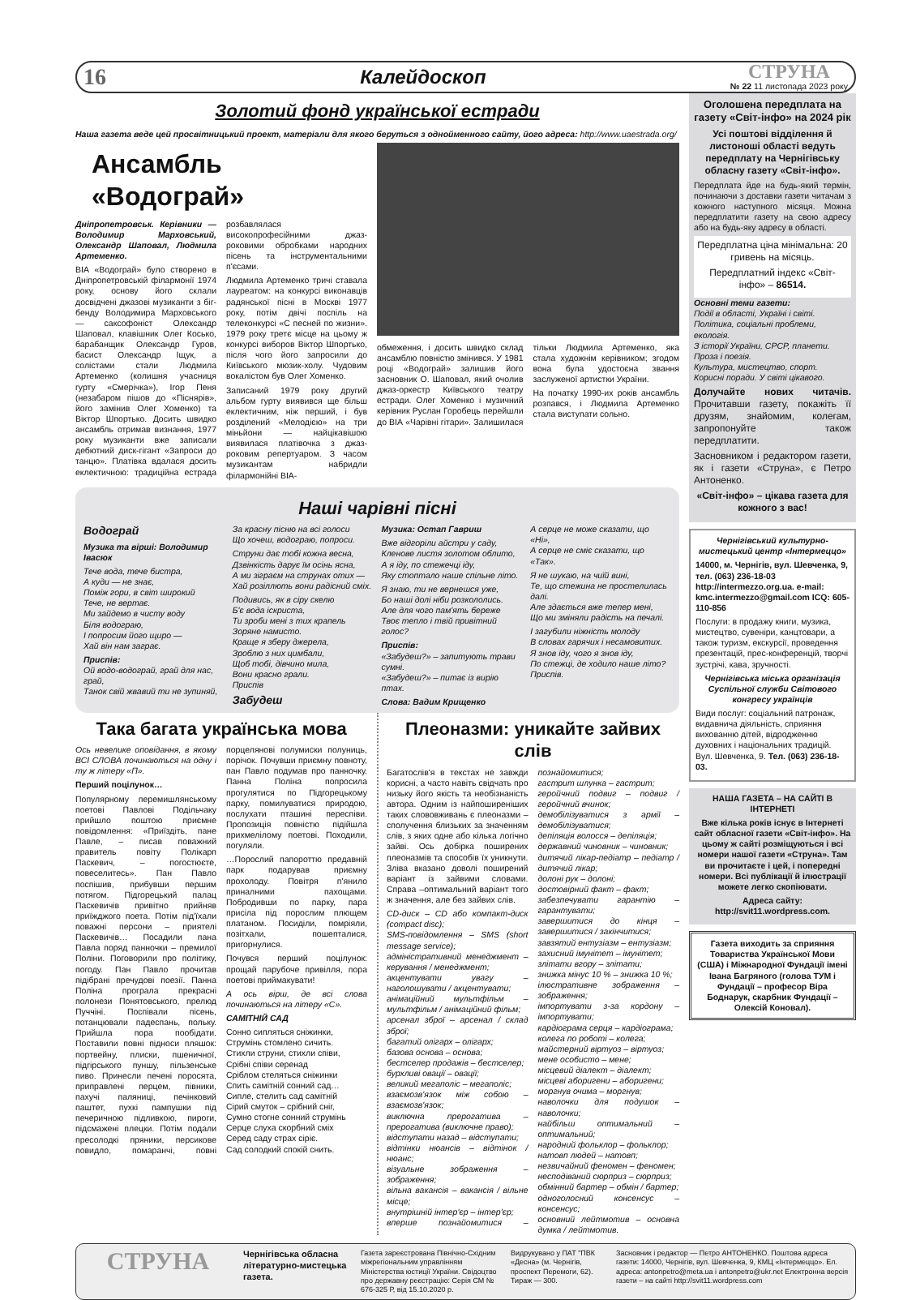16
Калейдоскоп
СТРУНА
№ 22 11 листопада 2023 року
Золотий фонд української естради
Наша газета веде цей просвітницький проект, матеріали для якого беруться з однойменного сайту, його адреса: http://www.uaestrada.org/
Ансамбль «Водограй»
Дніпропетровськ. Керівники — Володимир Марховський, Олександр Шаповал, Людмила Артеменко.
ВІА «Водограй» було створено в Дніпропетровській філармонії 1974 року, основу його склали досвідчені джазові музиканти з біг-бенду Володимира Марховського — саксофоніст Олександр Шаповал, клавішник Олег Косько, барабанщик Олександр Гуров, басист Олександр Іщук, а солістами стали Людмила Артеменко (колишня учасниця гурту «Смерічка»), Ігор Пеня (незабаром пішов до «Піснярів», його замінив Олег Хоменко) та Віктор Шпортько. Досить швидко ансамбль отримав визнання, 1977 року музиканти вже записали дебютний диск-гігант «Запроси до танцю». Платівка вдалася досить еклектичною: традиційна естрада розбавлялася високопрофесійними джаз-роковими обробками народних пісень та інструментальними п'єсами.
Людмила Артеменко тричі ставала лауреатом: на конкурсі виконавців радянської пісні в Москві 1977 року, потім двічі поспіль на телеконкурсі «С песней по жизни». 1979 року третє місце на цьому ж конкурсі виборов Віктор Шпортько, після чого його запросили до Київського мюзик-холу. Чудовим вокалістом був Олег Хоменко.
Записаний 1979 року другий альбом гурту виявився ще більш еклектичним, ніж перший, і був розділений «Мелодією» на три міньйони — найцікавішою виявилася платівочка з джаз-роковим репертуаром. З часом музикантам набридли філармонійні ВІА-
обмеження, і досить швидко склад ансамблю повністю змінився. У 1981 році «Водограй» залишив його засновник О. Шаповал, який очолив джаз-оркестр Київського театру естради. Олег Хоменко і музичний керівник Руслан Горобець перейшли до ВІА «Чарівні гітари». Залишилася тільки Людмила Артеменко, яка стала художнім керівником; згодом вона була удостоєна звання заслуженої артистки України.
На початку 1990-их років ансамбль розпався, і Людмила Артеменко стала виступати сольно.
Наші чарівні пісні
Водограй
Музика та вірші: Володимир Івасюк
Тече вода, тече бистра,
А куди — не знає,
Поміж гори, в світ широкий
Тече, не вертає.
Ми зайдемо в чисту воду
Біля водограю,
І попросим його щиро —
Хай він нам заграє.
Приспів:
Ой водо-водограй, грай для нас, грай,
Танок свій жвавий ти не зупиняй,
За красну пісню на всі голоси
Що хочеш, водограю, попроси.
Струни дає тобі кожна весна,
Дзвінкість дарує їм осінь ясна,
А ми зіграєм на струнах отих —
Хай розіллють вони радісний сміх.
Подивись, як в сіру скелю
Б'є вода іскриста,
Ти зроби мені з тих крапель
Зоряне намисто.
Краще я зберу джерела,
Зроблю з них цимбали,
Щоб тобі, дівчино мила,
Вони красно грали.
Приспів
Забудеш
Музика: Остап Гавриш
Вже відгоріли айстри у саду,
Кленове листя золотом облито,
А я іду, по стежечці іду,
Яку стоптало наше спільне літо.
Я знаю, ти не вернешся уже,
Бо наші долі ніби розкололись.
Але для чого пам'ять береже
Твоє тепло і твій привітний голос?
Приспів:
«Забудеш?» – запитують трави сумні.
«Забудеш?» – питає із вирію птах.
Слова: Вадим Крищенко
А серце не може сказати, що «Ні»,
А серце не сміє сказати, що «Так».
Я не шукаю, на чиїй вині,
Те, що стежина не простелилась далі.
Але здається вже тепер мені,
Що ми зміняли радість на печалі.
І загубили ніжність молоду
В словах гарячих і несамовитих.
Я знов іду, чого я знов іду,
По стежці, де ходило наше літо?
Приспів.
Така багата українська мова
Ось невелике оповідання, в якому ВСІ СЛОВА починаються на одну і ту ж літеру «П».
Перший поцілунок…
Популярному перемишлянському поетові Павлові Подільчаку прийшло поштою приємне повідомлення: «Приїздіть, пане Павле, – писав поважний правитель повіту Полікарп Паскевич, – погостюєте, повеселитесь». Пан Павло поспішив, прибувши першим потягом. Підгорецький палац Паскевичів привітно прийняв приїжджого поета. Потім під'їхали поважні персони – приятелі Паскевичів… Посадили пана Павла поряд панночки – премилої Поліни. Поговорили про політику, погоду. Пан Павло прочитав підібрані пречудові поезії. Панна Поліна програла прекрасні полонези Понятовського, прелюд Пуччіні. Поспівали пісень, потанцювали падеспань, польку. Прийшла пора пообідати. Поставили повні підноси пляшок: портвейну, плиски, пшеничної, підгірського пуншу, пільзенське пиво. Принесли печені поросята, приправлені перцем, півники, пахучі паляниці, печінковий паштет, пухкі пампушки під печеричною підливкою, пироги, підсмажені плецки. Потім подали пресолодкі пряники, персикове повидло, помаранчі, повні порцелянові полумиски полуниць, порічок. Почувши приємну повноту, пан Павло подумав про панночку. Панна Поліна попросила прогулятися по Підгорецькому парку, помилуватися природою, послухати пташині переспіви. Пропозиція повністю підійшла прихмелілому поетові. Походили, погуляли.
…Порослий папороттю предавній парк подарував приємну прохолоду. Повітря п'янило приналними пахощами. Побродивши по парку, пара присіла під порослим плющем платаном. Посиділи, помріяли, позітхали, пошепталися, пригорнулися.
Почувся перший поцілунок: прощай парубоче привілля, пора поетові приймакувати!
А ось вірш, де всі слова починаються на літеру «С».
САМІТНІЙ САД
Сонно сипляться сніжинки,
Струмінь стомлено сичить.
Стихли струни, стихли співи,
Срібні співи серенад
Сріблом стеляться сніжинки
Спить самітній сонний сад…
Сипле, стелить сад самітній
Сірий смуток – срібний сніг,
Сумно стогне сонний струмінь
Серце слуха скорбний сміх
Серед саду страх сіріє.
Сад солодкий спокій снить.
Плеоназми: уникайте зайвих слів
Багатослів'я в текстах не завжди корисні, а часто навіть свідчать про низьку його якість та необізнаність автора. Одним із найпоширеніших таких слововживань є плеоназми – сполучення близьких за значенням слів, з яких одне або кілька логічно зайві. Ось добірка поширених плеоназмів та способів їх уникнути. Зліва вказано доволі поширений варіант із зайвими словами. Справа –оптимальний варіант того ж значення, але без зайвих слів.
CD-диск – CD або компакт-диск (compact disc);
SMS-повідомлення – SMS (short message service);
адміністративний менеджмент – керування / менеджмент;
акцентувати увагу – наголошувати / акцентувати;
анімаційний мультфільм – мультфільм / анімаційний фільм;
арсенал зброї – арсенал / склад зброї;
багатий олігарх – олігарх;
базова основа – основа;
бестселер продажів – бестселер;
бурхливі овації – овації;
великий мегаполіс – мегаполіс;
взаємозв'язок між собою – взаємозв'язок;
виключна прерогатива – прерогатива (виключне право);
відступати назад – відступати;
відтінки нюансів – відтінок / нюанс;
візуальне зображення – зображення;
вільна вакансія – вакансія / вільне місце;
внутрішній інтер'єр – інтер'єр;
вперше познайомитися – познайомитися;
гастрит шлунка – гастрит;
геройчний подвиг – подвиг / геройчний вчинок;
демобілізуватися з армії – демобілізуватися;
депіляція волосся – депіляція;
державний чиновник – чиновник;
дитячий лікар-педіатр – педіатр / дитячий лікар;
долоні рук – долоні;
достовірний факт – факт;
забезпечувати гарантію – гарантувати;
завершитися до кінця – завершитися / закінчитися;
завзятий ентузіазм – ентузіазм;
захисний імунітет – імунітет;
злітати вгору – злітати;
знижка мінус 10 % – знижка 10 %;
ілюстративне зображення – зображення;
імпортувати з-за кордону – імпортувати;
кардіограма серця – кардіограма;
колега по роботі – колега;
майстерний віртуоз – віртуоз;
мене особисто – мене;
місцевий діалект – діалект;
місцеві аборигени – аборигени;
моргнув очима – моргнув;
наволочки для подушок – наволочки;
найбільш оптимальний – оптимальний;
народний фольклор – фольклор;
натовп людей – натовп;
незвичайний феномен – феномен;
несподіваний сюрприз – сюрприз;
обмінний бартер – обмін / бартер;
одноголосний консенсус – консенсус;
основний лейтмотив – основна думка / лейтмотив.
Оголошена передплата на газету «Світ-інфо» на 2024 рік
Усі поштові відділення й листоноші області ведуть передплату на Чернігівську обласну газету «Світ-інфо».
Передплата йде на будь-який термін, починаючи з доставки газети читачам з кожного наступного місяця. Можна передплатити газету на свою адресу або на будь-яку адресу в області.
Передплатна ціна мінімальна: 20 гривень на місяць.
Передплатний індекс «Світ-інфо» – 86514.
Основні теми газети:
Події в області, Україні і світі.
Політика, соціальні проблеми, екологія.
З історії України, СРСР, планети.
Проза і поезія.
Культура, мистецтво, спорт.
Корисні поради. У світі цікавого.
Долучайте нових читачів. Прочитавши газету, покажіть її друзям, знайомим, колегам, запропонуйте також передплатити.
Засновником і редактором газети, як і газети «Струна», є Петро Антоненко.
«Світ-інфо» – цікава газета для кожного з вас!
Чернігівський культурно-мистецький центр «Інтермеццо»
14000, м. Чернігів, вул. Шевченка, 9, тел. (063) 236-18-03 http://intermezzo.org.ua. e-mail: kmc.intermezzo@gmail.com ICQ: 605-110-856
Послуги: в продажу книги, музика, мистецтво, сувеніри, канцтовари, а також туризм, екскурсії, проведення презентацій, прес-конференцій, творчі зустрічі, кава, зручності.
Чернігівська міська організація Суспільної служби Світового конгресу українців
Види послуг: соціальний патронаж, видавнича діяльність, сприяння вихованню дітей, відродженню духовних і національних традицій. Вул. Шевченка, 9. Тел. (063) 236-18-03.
НАША ГАЗЕТА – НА САЙТІ В ІНТЕРНЕТІ
Вже кілька років існує в Інтернеті сайт обласної газети «Світ-інфо». На цьому ж сайті розміщуються і всі номери нашої газети «Струна». Там ви прочитаєте і цей, і попередні номери. Всі публікації й ілюстрації можете легко скопіювати.
Адреса сайту: http://svit11.wordpress.com.
Газета виходить за сприяння Товариства Української Мови (США) і Міжнародної Фундації імені Івана Багряного (голова ТУМ і Фундації – професор Віра Боднарук, скарбник Фундації – Олексій Коновал).
СТРУНА
Чернігівська обласна літературно-мистецька газета.
Газета зареєстрована Північно-Східним міжрегіональним управлінням Міністерства юстиції України. Свідоцтво про державну реєстрацію: Серія СМ № 676-325 Р, від 15.10.2020 р.
Видрукувано у ПАТ "ПВК «Десна» (м. Чернігів, проспект Перемоги, 62). Тираж — 300.
Засновник і редактор — Петро АНТОНЕНКО. Поштова адреса газети: 14000, Чернігів, вул. Шевченка, 9, КМЦ «Інтермеццо». Ел. адреса: antonpetro@meta.ua і antonpetro@ukr.net Електронна версія газети – на сайті http://svit11.wordpress.com